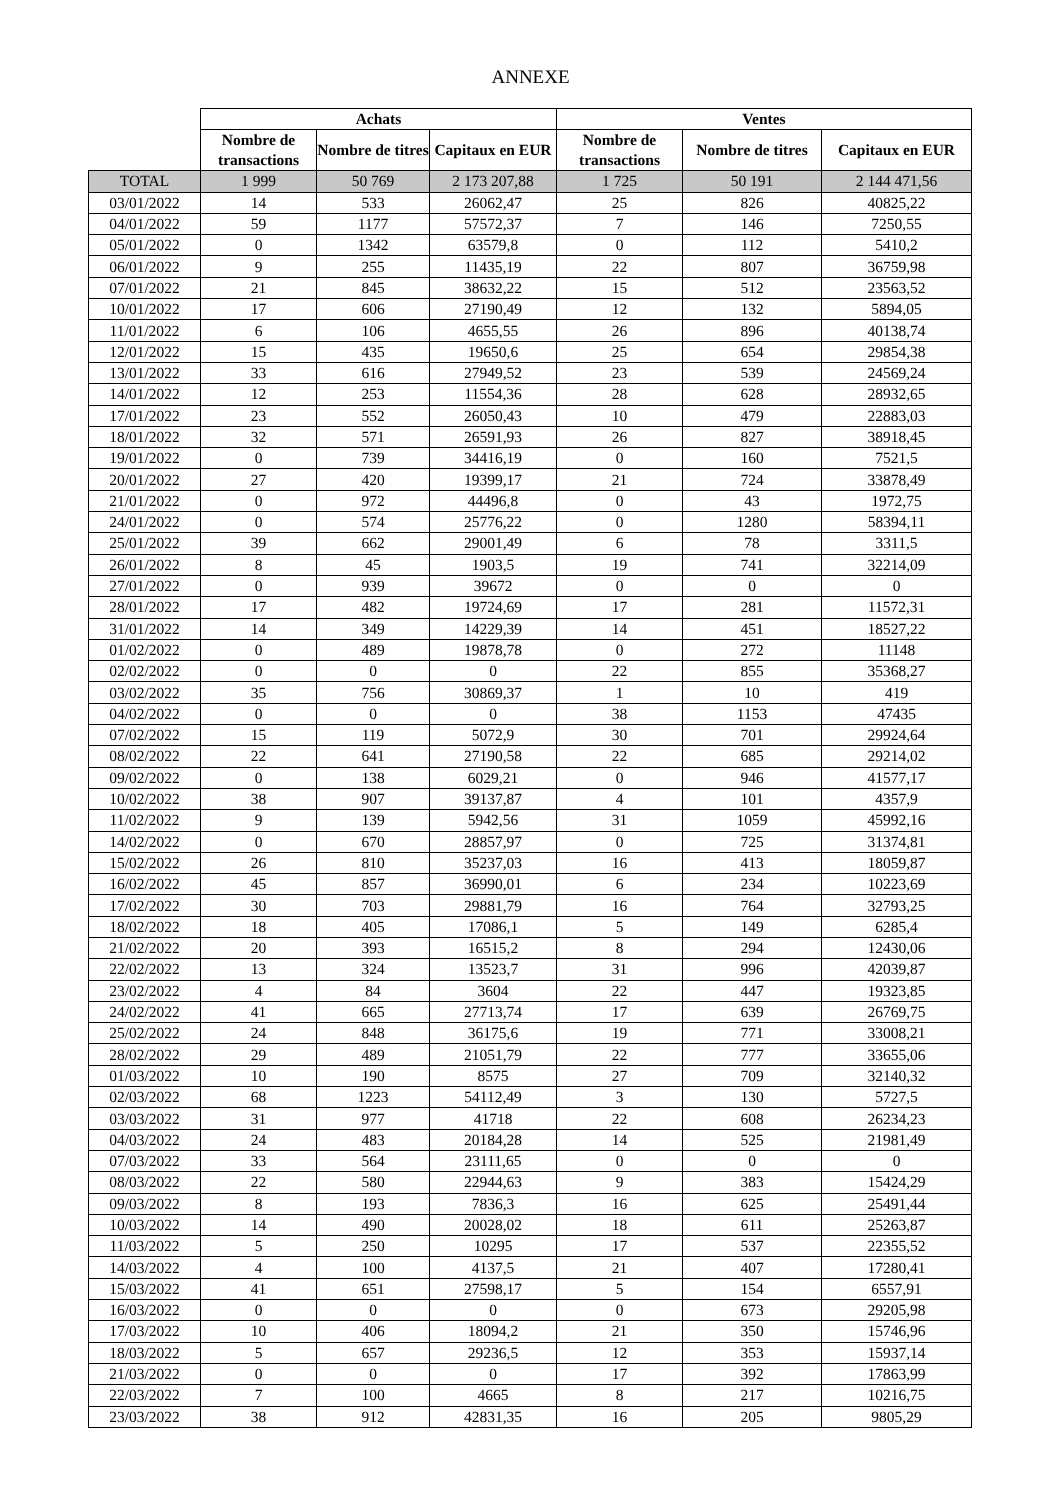ANNEXE
| | Achats | | | Ventes | | |
| | Nombre de transactions | Nombre de titres | Capitaux en EUR | Nombre de transactions | Nombre de titres | Capitaux en EUR |
| TOTAL | 1 999 | 50 769 | 2 173 207,88 | 1 725 | 50 191 | 2 144 471,56 |
| 03/01/2022 | 14 | 533 | 26062,47 | 25 | 826 | 40825,22 |
| 04/01/2022 | 59 | 1177 | 57572,37 | 7 | 146 | 7250,55 |
| 05/01/2022 | 0 | 1342 | 63579,8 | 0 | 112 | 5410,2 |
| 06/01/2022 | 9 | 255 | 11435,19 | 22 | 807 | 36759,98 |
| 07/01/2022 | 21 | 845 | 38632,22 | 15 | 512 | 23563,52 |
| 10/01/2022 | 17 | 606 | 27190,49 | 12 | 132 | 5894,05 |
| 11/01/2022 | 6 | 106 | 4655,55 | 26 | 896 | 40138,74 |
| 12/01/2022 | 15 | 435 | 19650,6 | 25 | 654 | 29854,38 |
| 13/01/2022 | 33 | 616 | 27949,52 | 23 | 539 | 24569,24 |
| 14/01/2022 | 12 | 253 | 11554,36 | 28 | 628 | 28932,65 |
| 17/01/2022 | 23 | 552 | 26050,43 | 10 | 479 | 22883,03 |
| 18/01/2022 | 32 | 571 | 26591,93 | 26 | 827 | 38918,45 |
| 19/01/2022 | 0 | 739 | 34416,19 | 0 | 160 | 7521,5 |
| 20/01/2022 | 27 | 420 | 19399,17 | 21 | 724 | 33878,49 |
| 21/01/2022 | 0 | 972 | 44496,8 | 0 | 43 | 1972,75 |
| 24/01/2022 | 0 | 574 | 25776,22 | 0 | 1280 | 58394,11 |
| 25/01/2022 | 39 | 662 | 29001,49 | 6 | 78 | 3311,5 |
| 26/01/2022 | 8 | 45 | 1903,5 | 19 | 741 | 32214,09 |
| 27/01/2022 | 0 | 939 | 39672 | 0 | 0 | 0 |
| 28/01/2022 | 17 | 482 | 19724,69 | 17 | 281 | 11572,31 |
| 31/01/2022 | 14 | 349 | 14229,39 | 14 | 451 | 18527,22 |
| 01/02/2022 | 0 | 489 | 19878,78 | 0 | 272 | 11148 |
| 02/02/2022 | 0 | 0 | 0 | 22 | 855 | 35368,27 |
| 03/02/2022 | 35 | 756 | 30869,37 | 1 | 10 | 419 |
| 04/02/2022 | 0 | 0 | 0 | 38 | 1153 | 47435 |
| 07/02/2022 | 15 | 119 | 5072,9 | 30 | 701 | 29924,64 |
| 08/02/2022 | 22 | 641 | 27190,58 | 22 | 685 | 29214,02 |
| 09/02/2022 | 0 | 138 | 6029,21 | 0 | 946 | 41577,17 |
| 10/02/2022 | 38 | 907 | 39137,87 | 4 | 101 | 4357,9 |
| 11/02/2022 | 9 | 139 | 5942,56 | 31 | 1059 | 45992,16 |
| 14/02/2022 | 0 | 670 | 28857,97 | 0 | 725 | 31374,81 |
| 15/02/2022 | 26 | 810 | 35237,03 | 16 | 413 | 18059,87 |
| 16/02/2022 | 45 | 857 | 36990,01 | 6 | 234 | 10223,69 |
| 17/02/2022 | 30 | 703 | 29881,79 | 16 | 764 | 32793,25 |
| 18/02/2022 | 18 | 405 | 17086,1 | 5 | 149 | 6285,4 |
| 21/02/2022 | 20 | 393 | 16515,2 | 8 | 294 | 12430,06 |
| 22/02/2022 | 13 | 324 | 13523,7 | 31 | 996 | 42039,87 |
| 23/02/2022 | 4 | 84 | 3604 | 22 | 447 | 19323,85 |
| 24/02/2022 | 41 | 665 | 27713,74 | 17 | 639 | 26769,75 |
| 25/02/2022 | 24 | 848 | 36175,6 | 19 | 771 | 33008,21 |
| 28/02/2022 | 29 | 489 | 21051,79 | 22 | 777 | 33655,06 |
| 01/03/2022 | 10 | 190 | 8575 | 27 | 709 | 32140,32 |
| 02/03/2022 | 68 | 1223 | 54112,49 | 3 | 130 | 5727,5 |
| 03/03/2022 | 31 | 977 | 41718 | 22 | 608 | 26234,23 |
| 04/03/2022 | 24 | 483 | 20184,28 | 14 | 525 | 21981,49 |
| 07/03/2022 | 33 | 564 | 23111,65 | 0 | 0 | 0 |
| 08/03/2022 | 22 | 580 | 22944,63 | 9 | 383 | 15424,29 |
| 09/03/2022 | 8 | 193 | 7836,3 | 16 | 625 | 25491,44 |
| 10/03/2022 | 14 | 490 | 20028,02 | 18 | 611 | 25263,87 |
| 11/03/2022 | 5 | 250 | 10295 | 17 | 537 | 22355,52 |
| 14/03/2022 | 4 | 100 | 4137,5 | 21 | 407 | 17280,41 |
| 15/03/2022 | 41 | 651 | 27598,17 | 5 | 154 | 6557,91 |
| 16/03/2022 | 0 | 0 | 0 | 0 | 673 | 29205,98 |
| 17/03/2022 | 10 | 406 | 18094,2 | 21 | 350 | 15746,96 |
| 18/03/2022 | 5 | 657 | 29236,5 | 12 | 353 | 15937,14 |
| 21/03/2022 | 0 | 0 | 0 | 17 | 392 | 17863,99 |
| 22/03/2022 | 7 | 100 | 4665 | 8 | 217 | 10216,75 |
| 23/03/2022 | 38 | 912 | 42831,35 | 16 | 205 | 9805,29 |